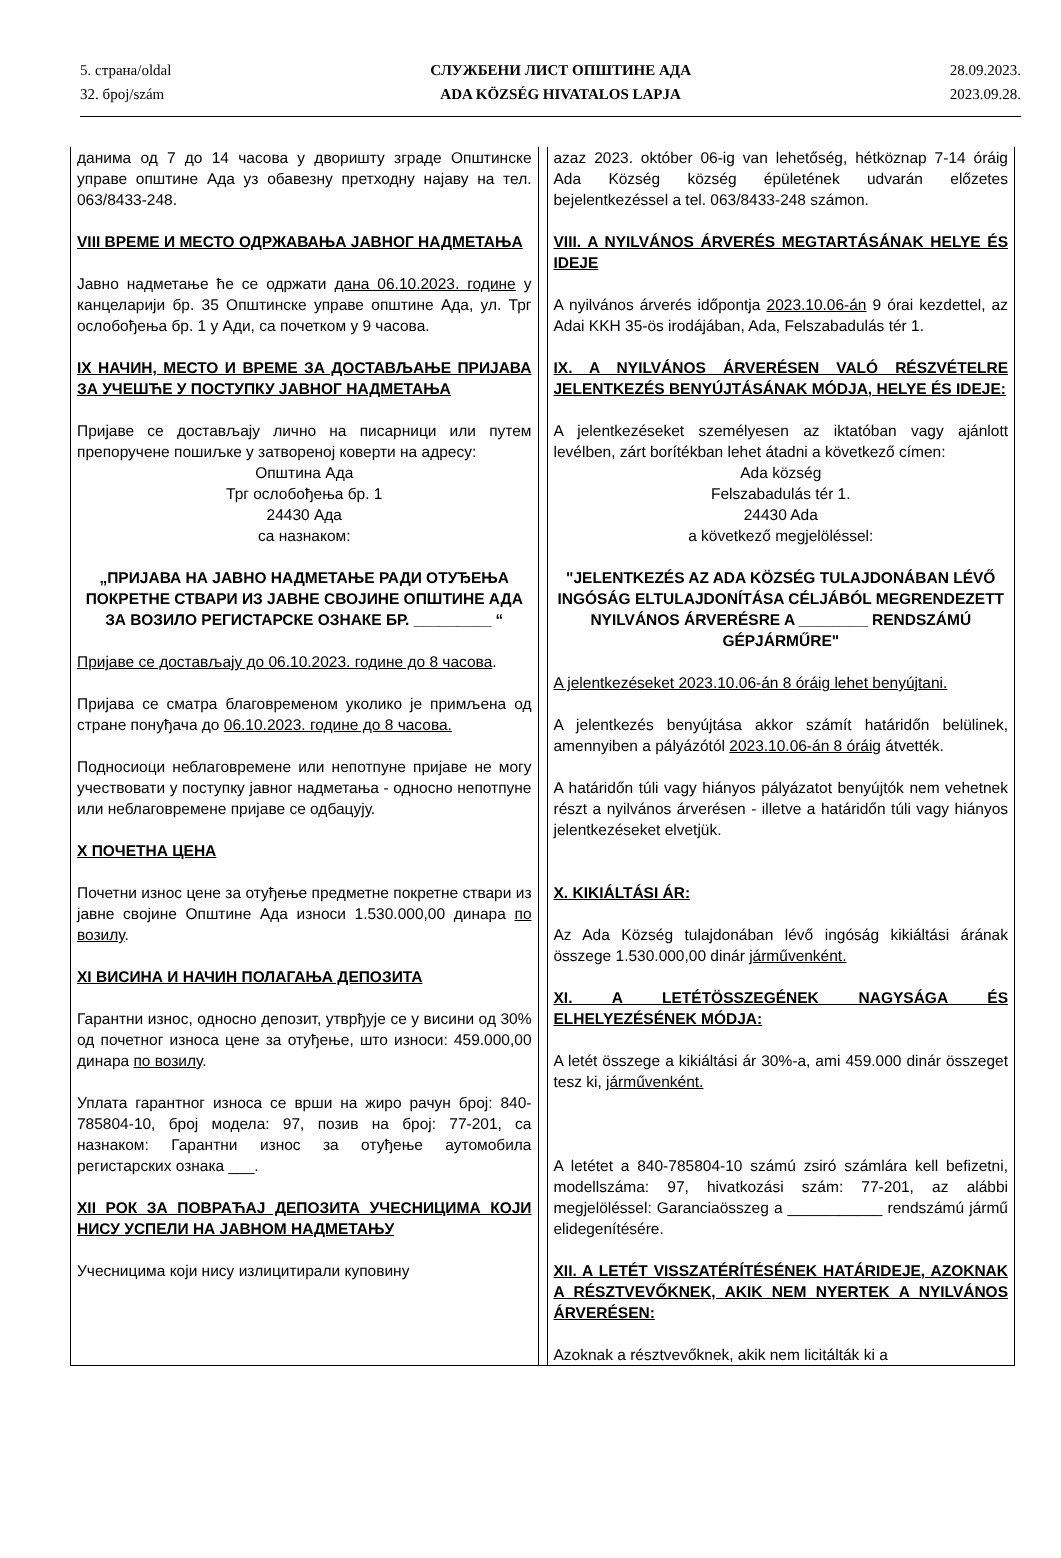5. страна/oldal
32. број/szám
СЛУЖБЕНИ ЛИСТ ОПШТИНЕ АДА
ADA KÖZSÉG HIVATALOS LAPJA
28.09.2023.
2023.09.28.
данима од 7 до 14 часова у дворишту зграде Општинске управе општине Ада уз обавезну претходну најаву на тел. 063/8433-248.
VIII ВРЕМЕ И МЕСТО ОДРЖАВАЊА ЈАВНОГ НАДМЕТАЊА
Јавно надметање ће се одржати дана 06.10.2023. године у канцеларији бр. 35 Општинске управе општине Ада, ул. Трг ослобођења бр. 1 у Ади, са почетком у 9 часова.
IX НАЧИН, МЕСТО И ВРЕМЕ ЗА ДОСТАВЉАЊЕ ПРИЈАВА ЗА УЧЕШЋЕ У ПОСТУПКУ ЈАВНОГ НАДМЕТАЊА
Пријаве се достављају лично на писарници или путем препоручене пошиљке у затвореној коверти на адресу:
Општина Ада
Трг ослобођења бр. 1
24430 Ада
са назнаком:
„ПРИЈАВА НА ЈАВНО НАДМЕТАЊЕ РАДИ ОТУЂЕЊА ПОКРЕТНЕ СТВАРИ ИЗ ЈАВНЕ СВОЈИНЕ ОПШТИНЕ АДА ЗА ВОЗИЛО РЕГИСТАРСКЕ ОЗНАКЕ БР. _________ “
Пријаве се достављају до 06.10.2023. године до 8 часова.
Пријава се сматра благовременом уколико је примљена од стране понуђача до 06.10.2023. године до 8 часова.
Подносиоци неблаговремене или непотпуне пријаве не могу учествовати у поступку јавног надметања - односно непотпуне или неблаговремене пријаве се одбацују.
X ПОЧЕТНА ЦЕНА
Почетни износ цене за отуђење предметне покретне ствари из јавне својине Општине Ада износи 1.530.000,00 динара по возилу.
XI ВИСИНА И НАЧИН ПОЛАГАЊА ДЕПОЗИТА
Гарантни износ, односно депозит, утврђује се у висини од 30% од почетног износа цене за отуђење, што износи: 459.000,00 динара по возилу.
Уплата гарантног износа се врши на жиро рачун број: 840-785804-10, број модела: 97, позив на број: 77-201, са назнаком: Гарантни износ за отуђење аутомобила регистарских ознака ___.
XII РОК ЗА ПОВРАЋАЈ ДЕПОЗИТА УЧЕСНИЦИМА КОЈИ НИСУ УСПЕЛИ НА ЈАВНОМ НАДМЕТАЊУ
Учесницима који нису излицитирали куповину
azaz 2023. október 06-ig van lehetőség, hétköznap 7-14 óráig Ada Község község épületének udvarán előzetes bejelentkezéssel a tel. 063/8433-248 számon.
VIII. A NYILVÁNOS ÁRVERÉS MEGTARTÁSÁNAK HELYE ÉS IDEJE
A nyilvános árverés időpontja 2023.10.06-án 9 órai kezdettel, az Adai KKH 35-ös irodájában, Ada, Felszabadulás tér 1.
IX. A NYILVÁNOS ÁRVERÉSEN VALÓ RÉSZVÉTELRE JELENTKEZÉS BENYÚJTÁSÁNAK MÓDJA, HELYE ÉS IDEJE:
A jelentkezéseket személyesen az iktatóban vagy ajánlott levélben, zárt borítékban lehet átadni a következő címen:
Ada község
Felszabadulás tér 1.
24430 Ada
a következő megjelöléssel:
"JELENTKEZÉS AZ ADA KÖZSÉG TULAJDONÁBAN LÉVŐ INGÓSÁG ELTULAJDONÍTÁSA CÉLJÁBÓL MEGRENDEZETT NYILVÁNOS ÁRVERÉSRE A ________ RENDSZÁMÚ GÉPJÁRMŰRE"
A jelentkezéseket 2023.10.06-án 8 óráig lehet benyújtani.
A jelentkezés benyújtása akkor számít határidőn belülinek, amennyiben a pályázótól 2023.10.06-án 8 óráig átvették.
A határidőn túli vagy hiányos pályázatot benyújtók nem vehetnek részt a nyilvános árverésen - illetve a határidőn túli vagy hiányos jelentkezéseket elvetjük.
X. KIKIÁLTÁSI ÁR:
Az Ada Község tulajdonában lévő ingóság kikiáltási árának összege 1.530.000,00 dinár járművenként.
XI. A LETÉTÖSSZEGÉNEK NAGYSÁGA ÉS ELHELYEZÉSÉNEK MÓDJA:
A letét összege a kikiáltási ár 30%-a, ami 459.000 dinár összeget tesz ki, járművenként.
A letétet a 840-785804-10 számú zsiró számlára kell befizetni, modellszáma: 97, hivatkozási szám: 77-201, az alábbi megjelöléssel: Garanciaösszeg a ___________ rendszámú jármű elidegenítésére.
XII. A LETÉT VISSZATÉRÍTÉSÉNEK HATÁRIDEJE, AZOKNAK A RÉSZTVEVŐKNEK, AKIK NEM NYERTEK A NYILVÁNOS ÁRVERÉSEN:
Azoknak a résztvevőknek, akik nem licitálták ki a